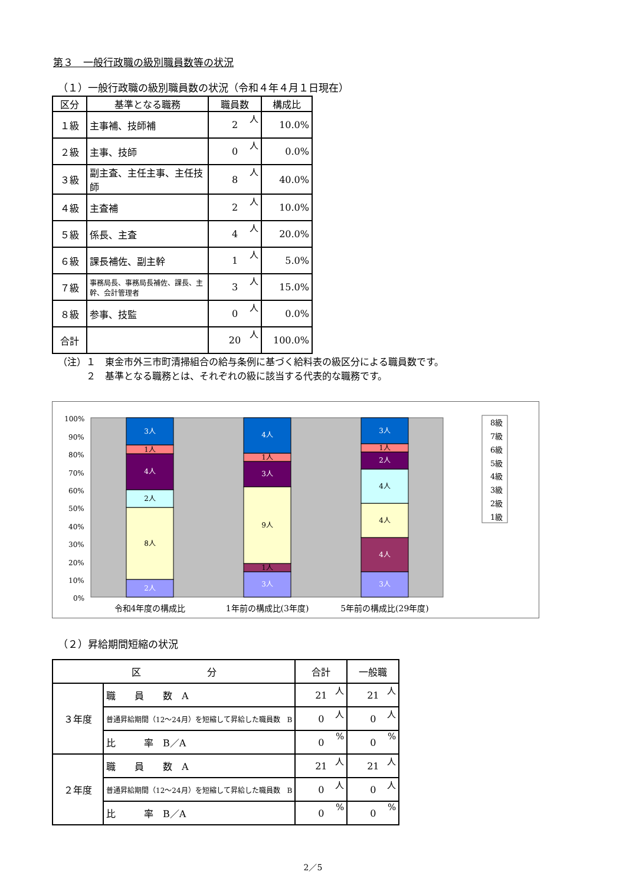第３　一般行政職の級別職員数等の状況
（１）一般行政職の級別職員数の状況（令和４年４月１日現在）
| 区分 | 基準となる職務 | 職員数 | 構成比 |
| --- | --- | --- | --- |
| １級 | 主事補、技師補 | 2 人 | 10.0% |
| ２級 | 主事、技師 | 0 人 | 0.0% |
| ３級 | 副主査、主任主事、主任技師 | 8 人 | 40.0% |
| ４級 | 主査補 | 2 人 | 10.0% |
| ５級 | 係長、主査 | 4 人 | 20.0% |
| ６級 | 課長補佐、副主幹 | 1 人 | 5.0% |
| ７級 | 事務局長、事務局長補佐、課長、主幹、会計管理者 | 3 人 | 15.0% |
| ８級 | 参事、技監 | 0 人 | 0.0% |
| 合計 | | 20 人 | 100.0% |
（注）１　東金市外三市町清掃組合の給与条例に基づく給料表の級区分による職員数です。
　　　２　基準となる職務とは、それぞれの級に該当する代表的な職務です。
100%
90%
80%
70%
60%
50%
40%
30%
20%
10%
0%
2人
8人
2人
4人
1人
3人
3人
1人
9人
3人
1人
4人
3人
4人
4人
4人
2人
1人
3人
令和4年度の構成比
1年前の構成比(3年度)
5年前の構成比(29年度)
8級
7級
6級
5級
4級
3級
2級
1級
（２）昇給期間短縮の状況
| 区 分 | | 合計 | 一般職 |
| --- | --- | --- | --- |
| ３年度 | 職 員 数 A | 21 人 | 21 人 |
| | 普通昇給期間（12～24月）を短縮して昇給した職員数 B | 0 人 | 0 人 |
| | 比 率 B／A | 0 % | 0 % |
| ２年度 | 職 員 数 A | 21 人 | 21 人 |
| | 普通昇給期間（12～24月）を短縮して昇給した職員数 B | 0 人 | 0 人 |
| | 比 率 B／A | 0 % | 0 % |
2／5